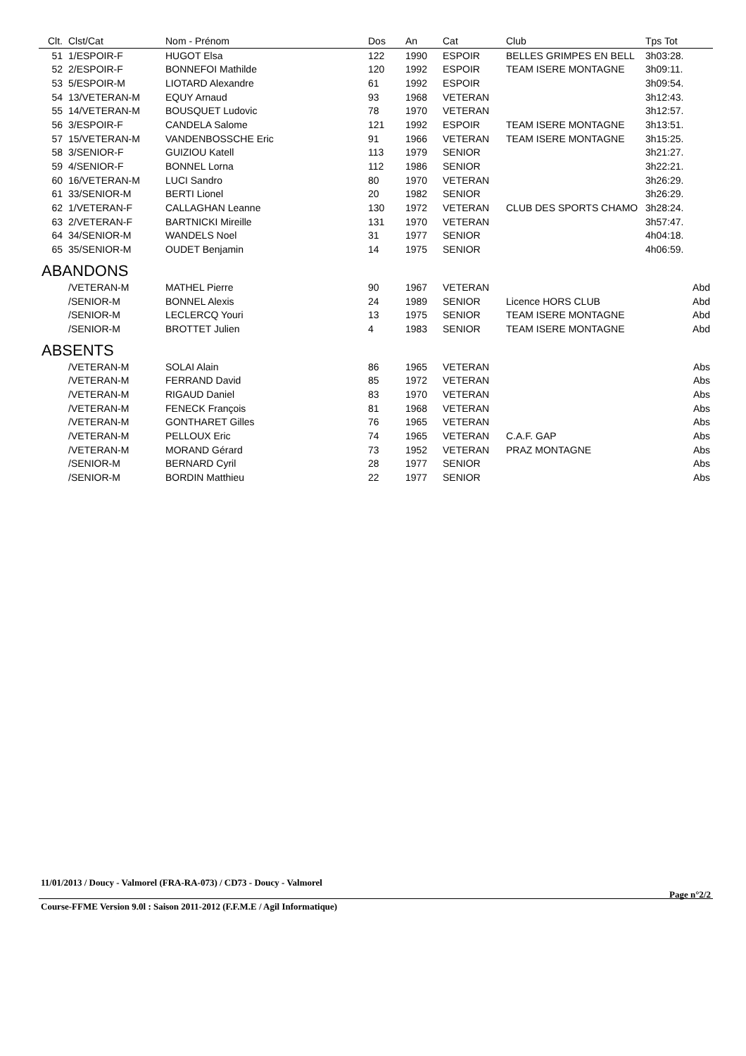| Clt. | Clst/Cat | Nom - Prénom | Dos | An | Cat | Club | Tps Tot |
| --- | --- | --- | --- | --- | --- | --- | --- |
| 51 | 1/ESPOIR-F | HUGOT Elsa | 122 | 1990 | ESPOIR | BELLES GRIMPES EN BELL | 3h03:28. |
| 52 | 2/ESPOIR-F | BONNEFOI Mathilde | 120 | 1992 | ESPOIR | TEAM ISERE MONTAGNE | 3h09:11. |
| 53 | 5/ESPOIR-M | LIOTARD Alexandre | 61 | 1992 | ESPOIR | | 3h09:54. |
| 54 | 13/VETERAN-M | EQUY Arnaud | 93 | 1968 | VETERAN | | 3h12:43. |
| 55 | 14/VETERAN-M | BOUSQUET Ludovic | 78 | 1970 | VETERAN | | 3h12:57. |
| 56 | 3/ESPOIR-F | CANDELA Salome | 121 | 1992 | ESPOIR | TEAM ISERE MONTAGNE | 3h13:51. |
| 57 | 15/VETERAN-M | VANDENBOSSCHE Eric | 91 | 1966 | VETERAN | TEAM ISERE MONTAGNE | 3h15:25. |
| 58 | 3/SENIOR-F | GUIZIOU Katell | 113 | 1979 | SENIOR | | 3h21:27. |
| 59 | 4/SENIOR-F | BONNEL Lorna | 112 | 1986 | SENIOR | | 3h22:21. |
| 60 | 16/VETERAN-M | LUCI Sandro | 80 | 1970 | VETERAN | | 3h26:29. |
| 61 | 33/SENIOR-M | BERTI Lionel | 20 | 1982 | SENIOR | | 3h26:29. |
| 62 | 1/VETERAN-F | CALLAGHAN Leanne | 130 | 1972 | VETERAN | CLUB DES SPORTS CHAMO | 3h28:24. |
| 63 | 2/VETERAN-F | BARTNICKI Mireille | 131 | 1970 | VETERAN | | 3h57:47. |
| 64 | 34/SENIOR-M | WANDELS Noel | 31 | 1977 | SENIOR | | 4h04:18. |
| 65 | 35/SENIOR-M | OUDET Benjamin | 14 | 1975 | SENIOR | | 4h06:59. |
| ABANDONS | | | | | | | |
| | /VETERAN-M | MATHEL Pierre | 90 | 1967 | VETERAN | | Abd |
| | /SENIOR-M | BONNEL Alexis | 24 | 1989 | SENIOR | Licence HORS CLUB | Abd |
| | /SENIOR-M | LECLERCQ Youri | 13 | 1975 | SENIOR | TEAM ISERE MONTAGNE | Abd |
| | /SENIOR-M | BROTTET Julien | 4 | 1983 | SENIOR | TEAM ISERE MONTAGNE | Abd |
| ABSENTS | | | | | | | |
| | /VETERAN-M | SOLAI Alain | 86 | 1965 | VETERAN | | Abs |
| | /VETERAN-M | FERRAND David | 85 | 1972 | VETERAN | | Abs |
| | /VETERAN-M | RIGAUD Daniel | 83 | 1970 | VETERAN | | Abs |
| | /VETERAN-M | FENECK François | 81 | 1968 | VETERAN | | Abs |
| | /VETERAN-M | GONTHARET Gilles | 76 | 1965 | VETERAN | | Abs |
| | /VETERAN-M | PELLOUX Eric | 74 | 1965 | VETERAN | C.A.F. GAP | Abs |
| | /VETERAN-M | MORAND Gérard | 73 | 1952 | VETERAN | PRAZ MONTAGNE | Abs |
| | /SENIOR-M | BERNARD Cyril | 28 | 1977 | SENIOR | | Abs |
| | /SENIOR-M | BORDIN Matthieu | 22 | 1977 | SENIOR | | Abs |
11/01/2013 / Doucy - Valmorel (FRA-RA-073) / CD73 - Doucy - Valmorel
Page n°2/2
Course-FFME Version 9.0l : Saison 2011-2012 (F.F.M.E / Agil Informatique)